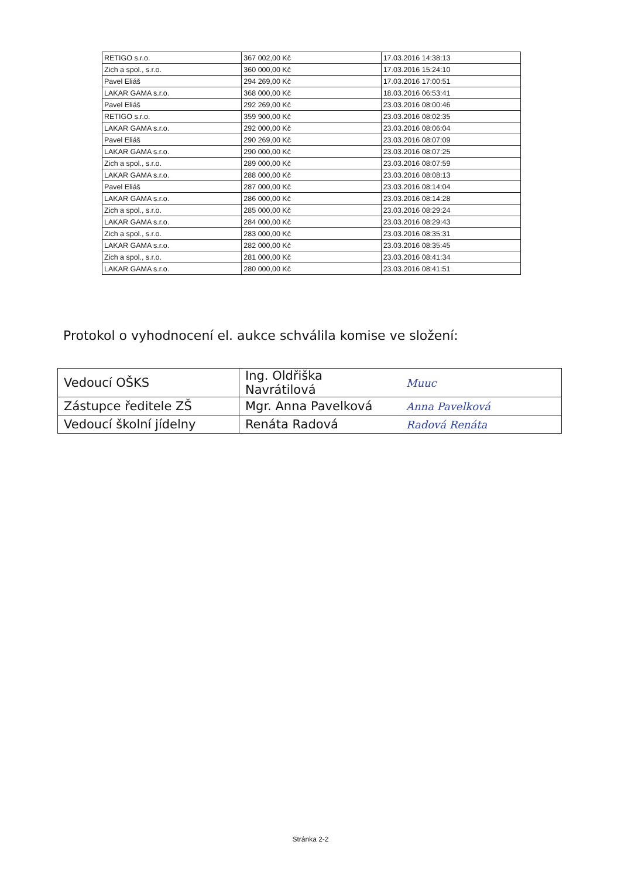| RETIGO s.r.o. | 367 002,00 Kč | 17.03.2016 14:38:13 |
| Zich a spol., s.r.o. | 360 000,00 Kč | 17.03.2016 15:24:10 |
| Pavel Eliáš | 294 269,00 Kč | 17.03.2016 17:00:51 |
| LAKAR GAMA s.r.o. | 368 000,00 Kč | 18.03.2016 06:53:41 |
| Pavel Eliáš | 292 269,00 Kč | 23.03.2016 08:00:46 |
| RETIGO s.r.o. | 359 900,00 Kč | 23.03.2016 08:02:35 |
| LAKAR GAMA s.r.o. | 292 000,00 Kč | 23.03.2016 08:06:04 |
| Pavel Eliáš | 290 269,00 Kč | 23.03.2016 08:07:09 |
| LAKAR GAMA s.r.o. | 290 000,00 Kč | 23.03.2016 08:07:25 |
| Zich a spol., s.r.o. | 289 000,00 Kč | 23.03.2016 08:07:59 |
| LAKAR GAMA s.r.o. | 288 000,00 Kč | 23.03.2016 08:08:13 |
| Pavel Eliáš | 287 000,00 Kč | 23.03.2016 08:14:04 |
| LAKAR GAMA s.r.o. | 286 000,00 Kč | 23.03.2016 08:14:28 |
| Zich a spol., s.r.o. | 285 000,00 Kč | 23.03.2016 08:29:24 |
| LAKAR GAMA s.r.o. | 284 000,00 Kč | 23.03.2016 08:29:43 |
| Zich a spol., s.r.o. | 283 000,00 Kč | 23.03.2016 08:35:31 |
| LAKAR GAMA s.r.o. | 282 000,00 Kč | 23.03.2016 08:35:45 |
| Zich a spol., s.r.o. | 281 000,00 Kč | 23.03.2016 08:41:34 |
| LAKAR GAMA s.r.o. | 280 000,00 Kč | 23.03.2016 08:41:51 |
Protokol o vyhodnocení el. aukce schválila komise ve složení:
| Vedoucí OŠKS | Ing. Oldřiška Navrátilová | Muuc |
| Zástupce ředitele ZŠ | Mgr. Anna Pavelková | Anna Pavelková |
| Vedoucí školní jídelny | Renáta Radová | Radová Renáta |
Stránka 2-2